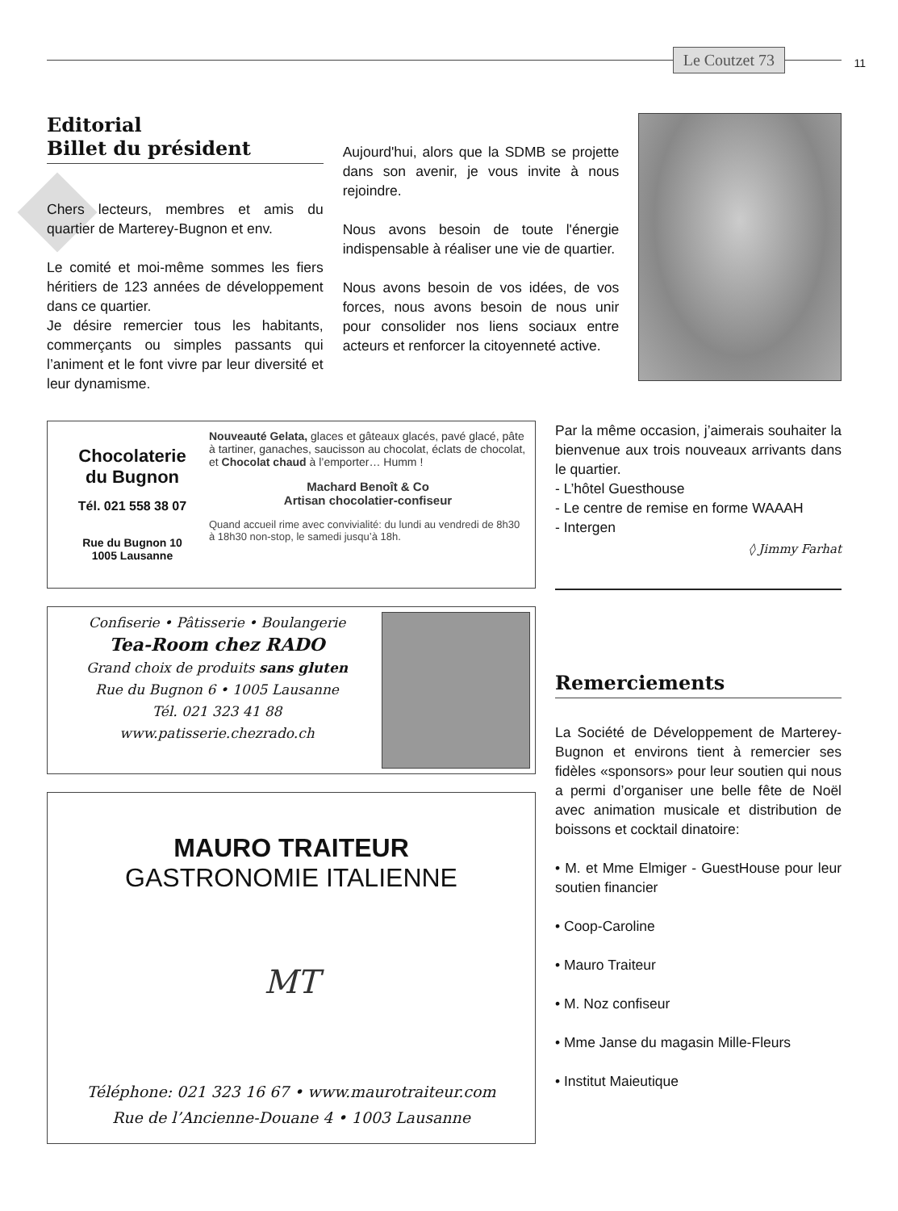Le Coutzet 73
11
Editorial
Billet du président
Chers lecteurs, membres et amis du quartier de Marterey-Bugnon et env.
Le comité et moi-même sommes les fiers héritiers de 123 années de développement dans ce quartier.
Je désire remercier tous les habitants, commerçants ou simples passants qui l’animent et le font vivre par leur diversité et leur dynamisme.
Aujourd'hui, alors que la SDMB se projette dans son avenir, je vous invite à nous rejoindre.
Nous avons besoin de toute l'énergie indispensable à réaliser une vie de quartier.
Nous avons besoin de vos idées, de vos forces, nous avons besoin de nous unir pour consolider nos liens sociaux entre acteurs et renforcer la citoyenneté active.
Chocolaterie
du Bugnon
Tél. 021 558 38 07
Rue du Bugnon 10
1005 Lausanne
Nouveauté Gelata, glaces et gâteaux glacés, pavé glacé, pâte à tartiner, ganaches, saucisson au chocolat, éclats de chocolat, et Chocolat chaud à l’emporter… Humm !
Machard Benoît & Co
Artisan chocolatier-confiseur
Quand accueil rime avec convivialité: du lundi au vendredi de 8h30 à 18h30 non-stop, le samedi jusqu’à 18h.
Confiserie • Pâtisserie • Boulangerie
Tea-Room chez RADO
Grand choix de produits sans gluten
Rue du Bugnon 6 • 1005 Lausanne
Tél. 021 323 41 88
www.patisserie.chezrado.ch
MAURO TRAITEUR
GASTRONOMIE ITALIENNE
MT
Téléphone: 021 323 16 67 • www.maurotraiteur.com
Rue de l’Ancienne-Douane 4 • 1003 Lausanne
Par la même occasion, j’aimerais souhaiter la bienvenue aux trois nouveaux arrivants dans le quartier.
- L’hôtel Guesthouse
- Le centre de remise en forme WAAAH
- Intergen
◊ Jimmy Farhat
Remerciements
La Société de Développement de Marterey-Bugnon et environs tient à remercier ses fidèles «sponsors» pour leur soutien qui nous a permi d’organiser une belle fête de Noël avec animation musicale et distribution de boissons et cocktail dinatoire:
• M. et Mme Elmiger - GuestHouse pour leur soutien financier
• Coop-Caroline
• Mauro Traiteur
• M. Noz confiseur
• Mme Janse du magasin Mille-Fleurs
• Institut Maieutique